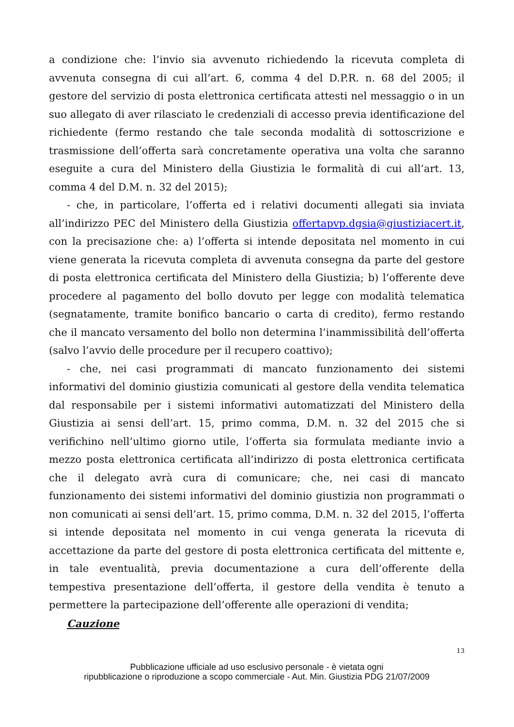a condizione che: l’invio sia avvenuto richiedendo la ricevuta completa di avvenuta consegna di cui all’art. 6, comma 4 del D.P.R. n. 68 del 2005; il gestore del servizio di posta elettronica certificata attesti nel messaggio o in un suo allegato di aver rilasciato le credenziali di accesso previa identificazione del richiedente (fermo restando che tale seconda modalità di sottoscrizione e trasmissione dell’offerta sarà concretamente operativa una volta che saranno eseguite a cura del Ministero della Giustizia le formalità di cui all’art. 13, comma 4 del D.M. n. 32 del 2015);
- che, in particolare, l’offerta ed i relativi documenti allegati sia inviata all’indirizzo PEC del Ministero della Giustizia offertapvp.dgsia@giustiziacert.it, con la precisazione che: a) l’offerta si intende depositata nel momento in cui viene generata la ricevuta completa di avvenuta consegna da parte del gestore di posta elettronica certificata del Ministero della Giustizia; b) l’offerente deve procedere al pagamento del bollo dovuto per legge con modalità telematica (segnatamente, tramite bonifico bancario o carta di credito), fermo restando che il mancato versamento del bollo non determina l’inammissibilità dell’offerta (salvo l’avvio delle procedure per il recupero coattivo);
- che, nei casi programmati di mancato funzionamento dei sistemi informativi del dominio giustizia comunicati al gestore della vendita telematica dal responsabile per i sistemi informativi automatizzati del Ministero della Giustizia ai sensi dell’art. 15, primo comma, D.M. n. 32 del 2015 che si verifichino nell’ultimo giorno utile, l’offerta sia formulata mediante invio a mezzo posta elettronica certificata all’indirizzo di posta elettronica certificata che il delegato avrà cura di comunicare; che, nei casi di mancato funzionamento dei sistemi informativi del dominio giustizia non programmati o non comunicati ai sensi dell’art. 15, primo comma, D.M. n. 32 del 2015, l’offerta si intende depositata nel momento in cui venga generata la ricevuta di accettazione da parte del gestore di posta elettronica certificata del mittente e, in tale eventualità, previa documentazione a cura dell’offerente della tempestiva presentazione dell’offerta, il gestore della vendita è tenuto a permettere la partecipazione dell’offerente alle operazioni di vendita;
Cauzione
13
Pubblicazione ufficiale ad uso esclusivo personale - è vietata ogni
ripubblicazione o riproduzione a scopo commerciale - Aut. Min. Giustizia PDG 21/07/2009